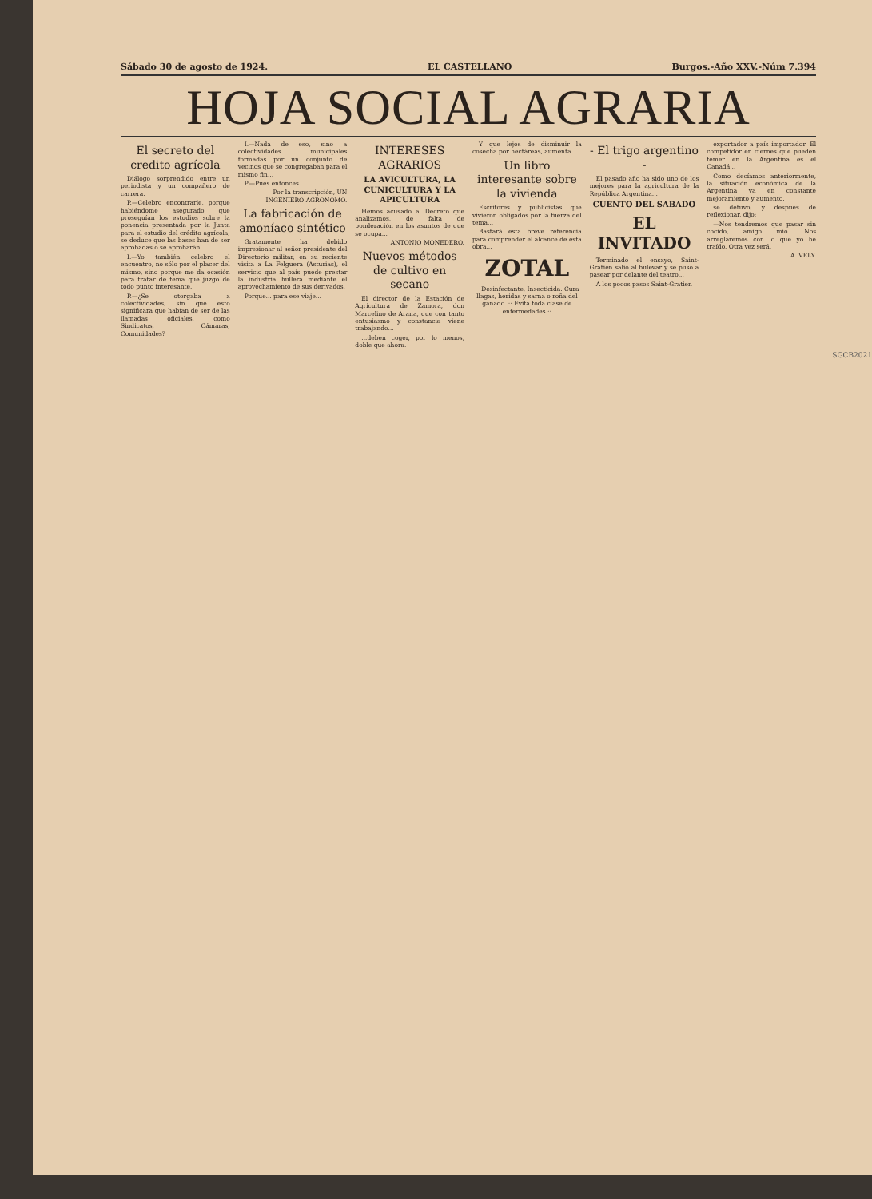Sábado 30 de agosto de 1924. EL CASTELLANO Burgos.-Año XXV.-Núm 7.394
HOJA SOCIAL AGRARIA
El secreto del credito agrícola
Diálogo sorprendido entre un periodista y un compañero de carrera.
P.—Celebro encontrarle, porque habiéndome asegurado que proseguían los estudios sobre la ponencia presentada por la Junta para el estudio del crédito agrícola, se deduce que las bases han de ser aprobadas o se aprobarán...
I.—Yo también celebro el encuentro, no sólo por el placer del mismo, sino porque me da ocasión para tratar de tema que juzgo de todo punto interesante.
P.—¿Se otorgaba a colectividades, sin que esto significara que habían de ser de las llamadas oficiales, como Sindicatos, Cámaras, Comunidades?
I.—Nada de eso, sino a colectividades municipales formadas por un conjunto de vecinos que se congregaban para el mismo fin...
P.—Pues entonces...
Por la transcripción, UN INGENIERO AGRÓNOMO.
La fabricación de amoníaco sintético
Gratamente ha debido impresionar al señor presidente del Directorio militar, en su reciente visita a La Felguera (Asturias), el servicio que al país puede prestar la industria hullera mediante el aprovechamiento de sus derivados.
Porque... para ese viaje...
INTERESES AGRARIOS
LA AVICULTURA, LA CUNICULTURA Y LA APICULTURA
Hemos acusado al Decreto que analizamos, de falta de ponderación en los asuntos de que se ocupa...
ANTONIO MONEDERO.
Nuevos métodos de cultivo en secano
El director de la Estación de Agricultura de Zamora, don Marcelino de Arana, que con tanto entusiasmo y constancia viene trabajando...
...deben coger, por lo menos, doble que ahora.
Y que lejos de disminuir la cosecha por hectáreas, aumenta...
Un libro interesante sobre la vivienda
Escritores y publicistas que vivieron obligados por la fuerza del tema...
Bastará esta breve referencia para comprender el alcance de esta obra...
ZOTAL
Desinfectante, Insecticida. Cura llagas, heridas y sarna o roña del ganado. :: Evita toda clase de enfermedades ::
- El trigo argentino -
El pasado año ha sido uno de los mejores para la agricultura de la República Argentina...
CUENTO DEL SABADO
EL INVITADO
Terminado el ensayo, Saint-Gratien salió al bulevar y se puso a pasear por delante del teatro...
A los pocos pasos Saint-Gratien
exportador a país importador. El competidor en ciernes que pueden temer en la Argentina es el Canadá...
Como decíamos anteriormente, la situación económica de la Argentina va en constante mejoramiento y aumento.
se detuvo, y después de reflexionar, dijo:
—Nos tendremos que pasar sin cocido, amigo mío. Nos arreglaremos con lo que yo he traído. Otra vez será.
A. VELY.
SGCB2021